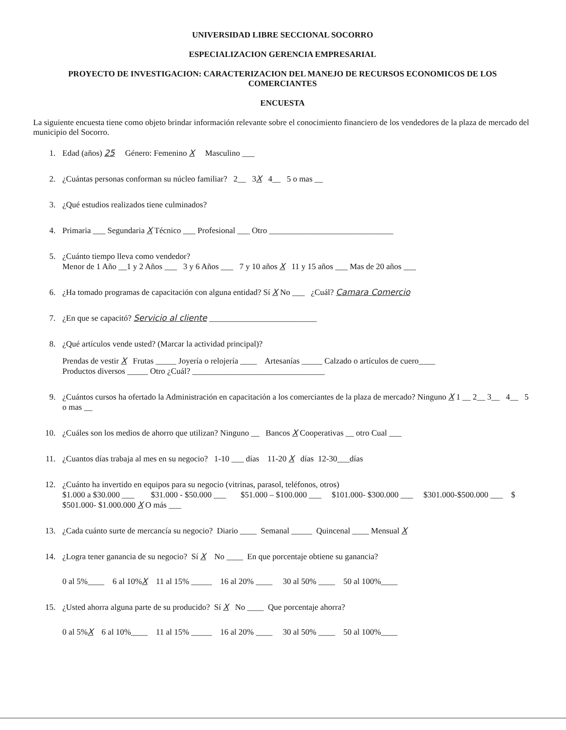UNIVERSIDAD LIBRE SECCIONAL SOCORRO
ESPECIALIZACION GERENCIA EMPRESARIAL
PROYECTO DE INVESTIGACION: CARACTERIZACION DEL MANEJO DE RECURSOS ECONOMICOS DE LOS COMERCIANTES
ENCUESTA
La siguiente encuesta tiene como objeto brindar información relevante sobre el conocimiento financiero de los vendedores de la plaza de mercado del municipio del Socorro.
1. Edad (años) 25 Género: Femenino X Masculino ___
2. ¿Cuántas personas conforman su núcleo familiar? 2__ 3X 4__ 5 o mas __
3. ¿Qué estudios realizados tiene culminados?
4. Primaria ___ Segundaria X Técnico ___ Profesional ___ Otro ______________________________
5. ¿Cuánto tiempo lleva como vendedor?
Menor de 1 Año __1 y 2 Años ___ 3 y 6 Años ___ 7 y 10 años X 11 y 15 años ___ Mas de 20 años ___
6. ¿Ha tomado programas de capacitación con alguna entidad? Sí X No ___ ¿Cuál? Camara Comercio
7. ¿En que se capacitó? Servicio al cliente __________________________
8. ¿Qué artículos vende usted? (Marcar la actividad principal)?
Prendas de vestir X Frutas _____ Joyería o relojería ____ Artesanías _____ Calzado o artículos de cuero____
Productos diversos _____ Otro ¿Cuál? ________________________________
9. ¿Cuántos cursos ha ofertado la Administración en capacitación a los comerciantes de la plaza de mercado? Ninguno X 1 __ 2__ 3__ 4__ 5 o mas __
10. ¿Cuáles son los medios de ahorro que utilizan? Ninguno __ Bancos X Cooperativas __ otro Cual ___
11. ¿Cuantos días trabaja al mes en su negocio? 1-10 ___ días 11-20 X días 12-30___días
12. ¿Cuánto ha invertido en equipos para su negocio (vitrinas, parasol, teléfonos, otros)
$1.000 a $30.000 ___ $31.000 - $50.000 ___ $51.000 – $100.000 ___ $101.000- $300.000 ___ $301.000-$500.000 ___ $ $501.000- $1.000.000 X O más ___
13. ¿Cada cuánto surte de mercancía su negocio? Diario ____ Semanal _____ Quincenal ____ Mensual X
14. ¿Logra tener ganancia de su negocio? Sí X No ____ En que porcentaje obtiene su ganancia?
0 al 5%____ 6 al 10%X 11 al 15% _____ 16 al 20% ____ 30 al 50% ____ 50 al 100%____
15. ¿Usted ahorra alguna parte de su producido? Sí X No ____ Que porcentaje ahorra?
0 al 5%X 6 al 10%____ 11 al 15% _____ 16 al 20% ____ 30 al 50% ____ 50 al 100%____